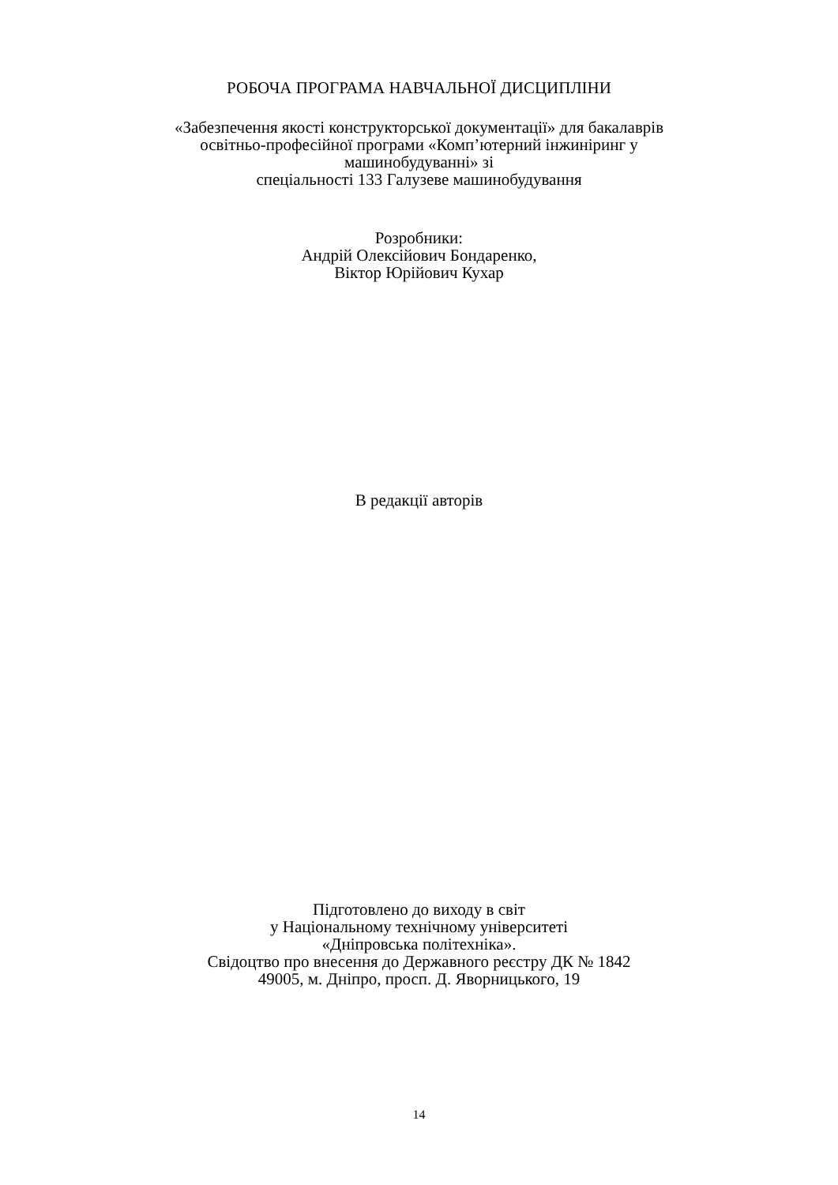РОБОЧА ПРОГРАМА НАВЧАЛЬНОЇ ДИСЦИПЛІНИ
«Забезпечення якості конструкторської документації» для бакалаврів
освітньо-професійної програми «Комп’ютерний інжиніринг у
машинобудуванні» зі
спеціальності 133 Галузеве машинобудування
Розробники:
Андрій Олексійович Бондаренко,
Віктор Юрійович Кухар
В редакції авторів
Підготовлено до виходу в світ
у Національному технічному університеті
«Дніпровська політехніка».
Свідоцтво про внесення до Державного реєстру ДК № 1842
49005, м. Дніпро, просп. Д. Яворницького, 19
14